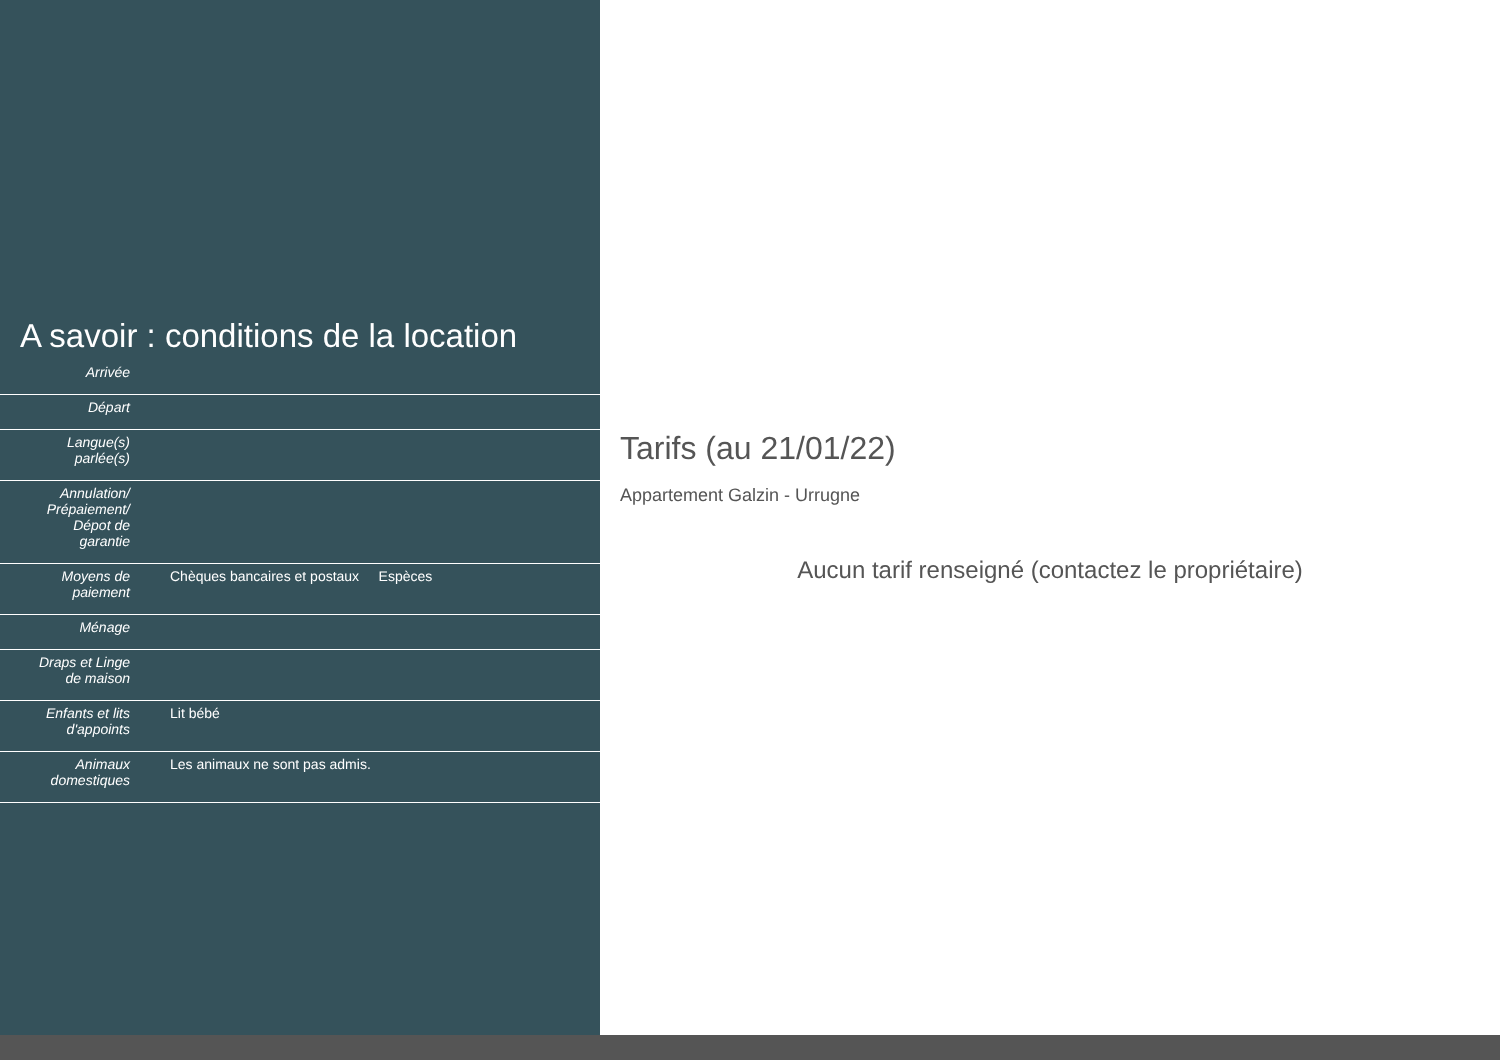A savoir : conditions de la location
| Arrivée | |
| Départ | |
| Langue(s) parlée(s) | |
| Annulation/ Prépaiement/ Dépot de garantie | |
| Moyens de paiement | Chèques bancaires et postaux Espèces |
| Ménage | |
| Draps et Linge de maison | |
| Enfants et lits d'appoints | Lit bébé |
| Animaux domestiques | Les animaux ne sont pas admis. |
Tarifs (au 21/01/22)
Appartement Galzin - Urrugne
Aucun tarif renseigné (contactez le propriétaire)